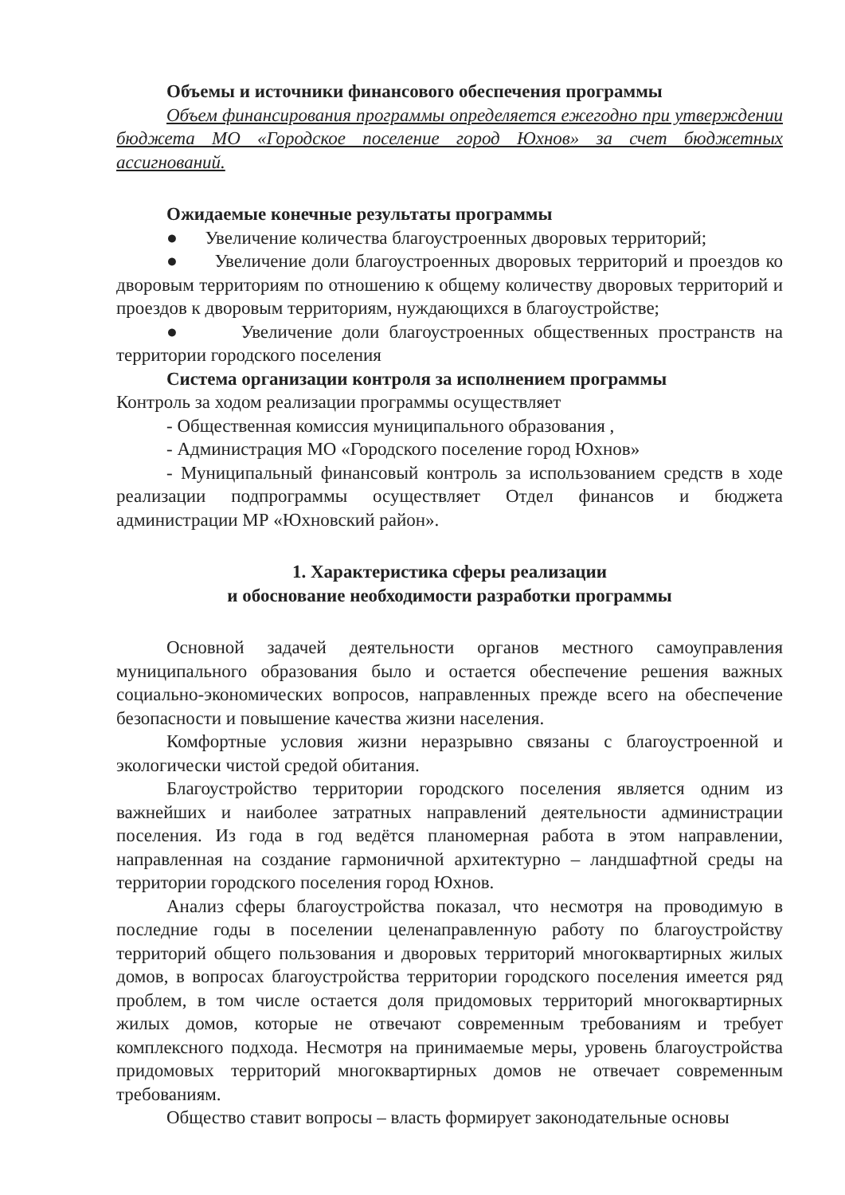Объемы и источники финансового обеспечения программы
Объем финансирования программы определяется ежегодно при утверждении бюджета МО «Городское поселение город Юхнов» за счет бюджетных ассигнований.
Ожидаемые конечные результаты программы
● Увеличение количества благоустроенных дворовых территорий;
● Увеличение доли благоустроенных дворовых территорий и проездов ко дворовым территориям по отношению к общему количеству дворовых территорий и проездов к дворовым территориям, нуждающихся в благоустройстве;
● Увеличение доли благоустроенных общественных пространств на территории городского поселения
Система организации контроля за исполнением программы
Контроль за ходом реализации программы осуществляет
- Общественная комиссия муниципального образования ,
- Администрация МО «Городского поселение город Юхнов»
- Муниципальный финансовый контроль за использованием средств в ходе реализации подпрограммы осуществляет Отдел финансов и бюджета администрации МР «Юхновский район».
1. Характеристика сферы реализации
и обоснование необходимости разработки программы
Основной задачей деятельности органов местного самоуправления муниципального образования было и остается обеспечение решения важных социально-экономических вопросов, направленных прежде всего на обеспечение безопасности и повышение качества жизни населения.
Комфортные условия жизни неразрывно связаны с благоустроенной и экологически чистой средой обитания.
Благоустройство территории городского поселения является одним из важнейших и наиболее затратных направлений деятельности администрации поселения. Из года в год ведётся планомерная работа в этом направлении, направленная на создание гармоничной архитектурно – ландшафтной среды на территории городского поселения город Юхнов.
Анализ сферы благоустройства показал, что несмотря на проводимую в последние годы в поселении целенаправленную работу по благоустройству территорий общего пользования и дворовых территорий многоквартирных жилых домов, в вопросах благоустройства территории городского поселения имеется ряд проблем, в том числе остается доля придомовых территорий многоквартирных жилых домов, которые не отвечают современным требованиям и требует комплексного подхода. Несмотря на принимаемые меры, уровень благоустройства придомовых территорий многоквартирных домов не отвечает современным требованиям.
Общество ставит вопросы – власть формирует законодательные основы